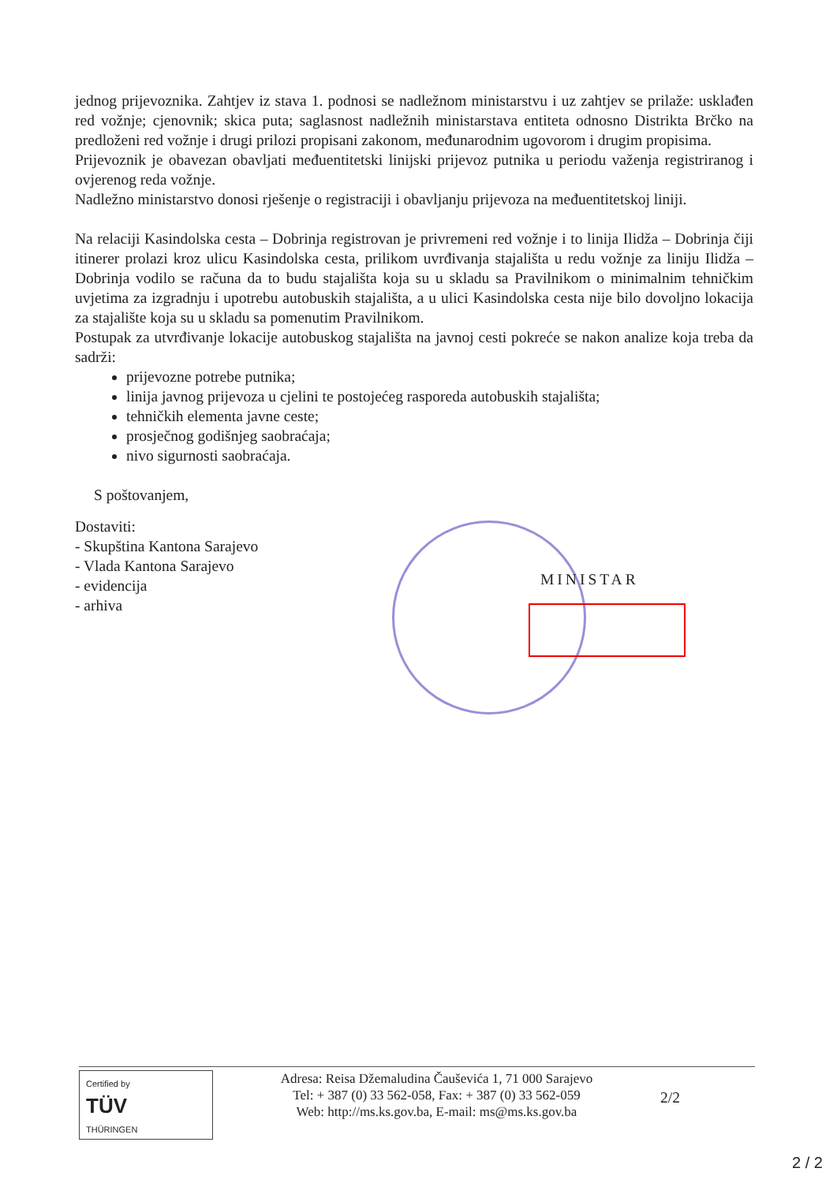jednog prijevoznika. Zahtjev iz stava 1. podnosi se nadležnom ministarstvu i uz zahtjev se prilaže: usklađen red vožnje; cjenovnik; skica puta; saglasnost nadležnih ministarstava entiteta odnosno Distrikta Brčko na predloženi red vožnje i drugi prilozi propisani zakonom, međunarodnim ugovorom i drugim propisima.
Prijevoznik je obavezan obavljati međuentitetski linijski prijevoz putnika u periodu važenja registriranog i ovjerenog reda vožnje.
Nadležno ministarstvo donosi rješenje o registraciji i obavljanju prijevoza na međuentitetskoj liniji.
Na relaciji Kasindolska cesta – Dobrinja registrovan je privremeni red vožnje i to linija Ilidža – Dobrinja čiji itinerer prolazi kroz ulicu Kasindolska cesta, prilikom uvrđivanja stajališta u redu vožnje za liniju Ilidža – Dobrinja vodilo se računa da to budu stajališta koja su u skladu sa Pravilnikom o minimalnim tehničkim uvjetima za izgradnju i upotrebu autobuskih stajališta, a u ulici Kasindolska cesta nije bilo dovoljno lokacija za stajalište koja su u skladu sa pomenutim Pravilnikom.
Postupak za utvrđivanje lokacije autobuskog stajališta na javnoj cesti pokreće se nakon analize koja treba da sadrži:
prijevozne potrebe putnika;
linija javnog prijevoza u cjelini te postojećeg rasporeda autobuskih stajališta;
tehničkih elementa javne ceste;
prosječnog godišnjeg saobraćaja;
nivo sigurnosti saobraćaja.
S poštovanjem,
Dostaviti:
- Skupština Kantona Sarajevo
- Vlada Kantona Sarajevo
- evidencija
- arhiva
MINISTAR
Certified by
TÜV
THÜRINGEN
Adresa: Reisa Džemaludina Čauševića 1, 71 000 Sarajevo
Tel: + 387 (0) 33 562-058, Fax: + 387 (0) 33 562-059
Web: http://ms.ks.gov.ba, E-mail: ms@ms.ks.gov.ba
2/2
2 / 2